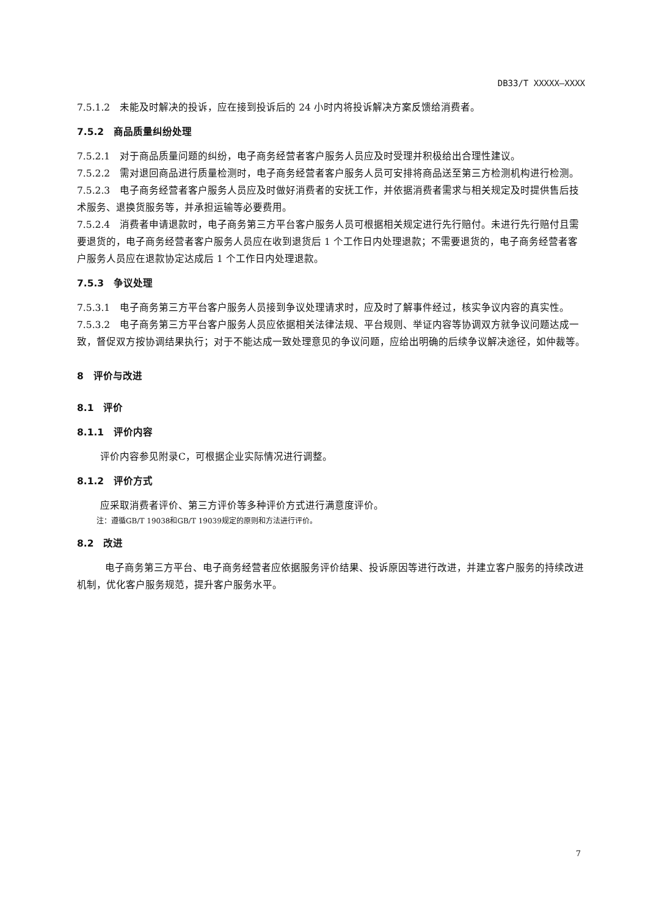DB33/T XXXXX—XXXX
7.5.1.2　未能及时解决的投诉，应在接到投诉后的 24 小时内将投诉解决方案反馈给消费者。
7.5.2　商品质量纠纷处理
7.5.2.1　对于商品质量问题的纠纷，电子商务经营者客户服务人员应及时受理并积极给出合理性建议。
7.5.2.2　需对退回商品进行质量检测时，电子商务经营者客户服务人员可安排将商品送至第三方检测机构进行检测。
7.5.2.3　电子商务经营者客户服务人员应及时做好消费者的安抚工作，并依据消费者需求与相关规定及时提供售后技术服务、退换货服务等，并承担运输等必要费用。
7.5.2.4　消费者申请退款时，电子商务第三方平台客户服务人员可根据相关规定进行先行赔付。未进行先行赔付且需要退货的，电子商务经营者客户服务人员应在收到退货后 1 个工作日内处理退款；不需要退货的，电子商务经营者客户服务人员应在退款协定达成后 1 个工作日内处理退款。
7.5.3　争议处理
7.5.3.1　电子商务第三方平台客户服务人员接到争议处理请求时，应及时了解事件经过，核实争议内容的真实性。
7.5.3.2　电子商务第三方平台客户服务人员应依据相关法律法规、平台规则、举证内容等协调双方就争议问题达成一致，督促双方按协调结果执行；对于不能达成一致处理意见的争议问题，应给出明确的后续争议解决途径，如仲裁等。
8　评价与改进
8.1　评价
8.1.1　评价内容
评价内容参见附录C，可根据企业实际情况进行调整。
8.1.2　评价方式
应采取消费者评价、第三方评价等多种评价方式进行满意度评价。
注：遵循GB/T 19038和GB/T 19039规定的原则和方法进行评价。
8.2　改进
电子商务第三方平台、电子商务经营者应依据服务评价结果、投诉原因等进行改进，并建立客户服务的持续改进机制，优化客户服务规范，提升客户服务水平。
7